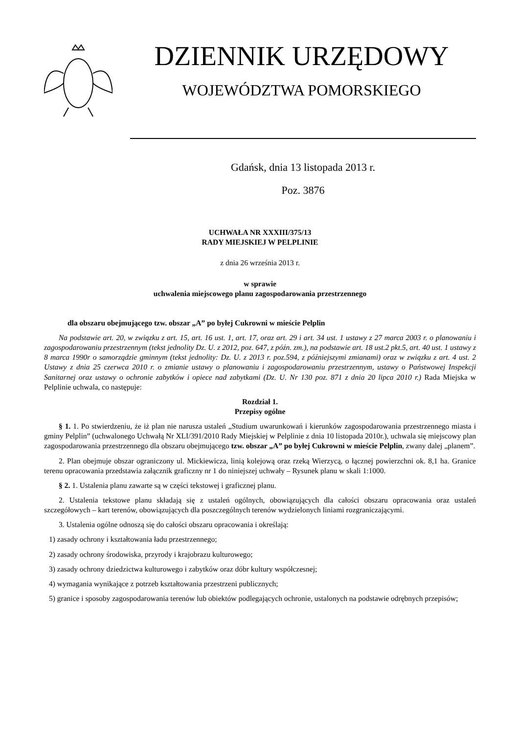DZIENNIK URZĘDOWY
WOJEWÓDZTWA POMORSKIEGO
Gdańsk, dnia 13 listopada 2013 r.
Poz. 3876
UCHWAŁA NR XXXIII/375/13
RADY MIEJSKIEJ W PELPLINIE
z dnia 26 września 2013 r.
w sprawie
uchwalenia miejscowego planu zagospodarowania przestrzennego
dla obszaru obejmującego tzw. obszar „A” po byłej Cukrowni w mieście Pelplin
Na podstawie art. 20, w związku z art. 15, art. 16 ust. 1, art. 17, oraz art. 29 i art. 34 ust. 1 ustawy z 27 marca 2003 r. o planowaniu i zagospodarowaniu przestrzennym (tekst jednolity Dz. U. z 2012, poz. 647, z późn. zm.), na podstawie art. 18 ust.2 pkt.5, art. 40 ust. 1 ustawy z 8 marca 1990r o samorządzie gminnym (tekst jednolity: Dz. U. z 2013 r. poz.594, z późniejszymi zmianami) oraz w związku z art. 4 ust. 2 Ustawy z dnia 25 czerwca 2010 r. o zmianie ustawy o planowaniu i zagospodarowaniu przestrzennym, ustawy o Państwowej Inspekcji Sanitarnej oraz ustawy o ochronie zabytków i opiece nad zabytkami (Dz. U. Nr 130 poz. 871 z dnia 20 lipca 2010 r.) Rada Miejska w Pelplinie uchwala, co następuje:
Rozdział 1.
Przepisy ogólne
§ 1. 1. Po stwierdzeniu, że iż plan nie narusza ustaleń „Studium uwarunkowań i kierunków zagospodarowania przestrzennego miasta i gminy Pelplin” (uchwalonego Uchwałą Nr XLI/391/2010 Rady Miejskiej w Pelplinie z dnia 10 listopada 2010r.), uchwala się miejscowy plan zagospodarowania przestrzennego dla obszaru obejmującego tzw. obszar „A” po byłej Cukrowni w mieście Pelplin, zwany dalej „planem”.
2. Plan obejmuje obszar ograniczony ul. Mickiewicza, linią kolejową oraz rzeką Wierzycą, o łącznej powierzchni ok. 8,1 ha. Granice terenu opracowania przedstawia załącznik graficzny nr 1 do niniejszej uchwały – Rysunek planu w skali 1:1000.
§ 2. 1. Ustalenia planu zawarte są w części tekstowej i graficznej planu.
2. Ustalenia tekstowe planu składają się z ustaleń ogólnych, obowiązujących dla całości obszaru opracowania oraz ustaleń szczegółowych – kart terenów, obowiązujących dla poszczególnych terenów wydzielonych liniami rozgraniczającymi.
3. Ustalenia ogólne odnoszą się do całości obszaru opracowania i określają:
1) zasady ochrony i kształtowania ładu przestrzennego;
2) zasady ochrony środowiska, przyrody i krajobrazu kulturowego;
3) zasady ochrony dziedzictwa kulturowego i zabytków oraz dóbr kultury współczesnej;
4) wymagania wynikające z potrzeb kształtowania przestrzeni publicznych;
5) granice i sposoby zagospodarowania terenów lub obiektów podlegających ochronie, ustalonych na podstawie odrębnych przepisów;